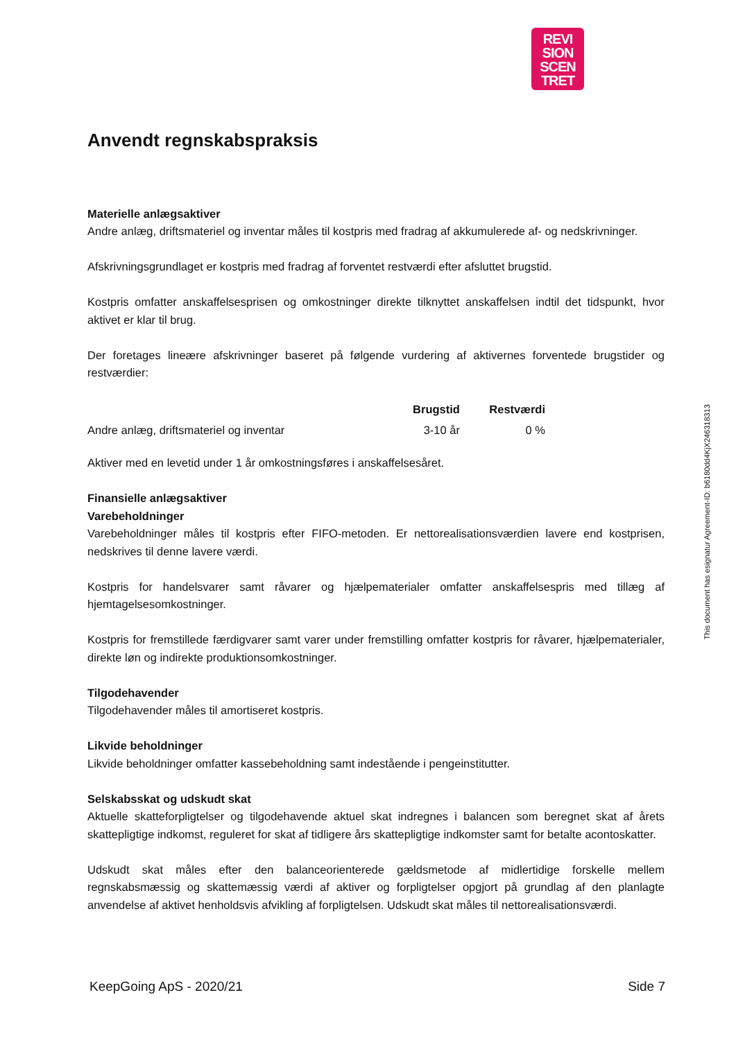REVI
SION
SCEN
TRET
Anvendt regnskabspraksis
Materielle anlægsaktiver
Andre anlæg, driftsmateriel og inventar måles til kostpris med fradrag af akkumulerede af- og nedskrivninger.
Afskrivningsgrundlaget er kostpris med fradrag af forventet restværdi efter afsluttet brugstid.
Kostpris omfatter anskaffelsesprisen og omkostninger direkte tilknyttet anskaffelsen indtil det tidspunkt, hvor aktivet er klar til brug.
Der foretages lineære afskrivninger baseret på følgende vurdering af aktivernes forventede brugstider og restværdier:
| | Brugstid | Restværdi |
| --- | --- | --- |
| Andre anlæg, driftsmateriel og inventar | 3-10 år | 0 % |
Aktiver med en levetid under 1 år omkostningsføres i anskaffelsesåret.
Finansielle anlægsaktiver
Varebeholdninger
Varebeholdninger måles til kostpris efter FIFO-metoden. Er nettorealisationsværdien lavere end kostprisen, nedskrives til denne lavere værdi.
Kostpris for handelsvarer samt råvarer og hjælpematerialer omfatter anskaffelsespris med tillæg af hjemtagelsesomkostninger.
Kostpris for fremstillede færdigvarer samt varer under fremstilling omfatter kostpris for råvarer, hjælpematerialer, direkte løn og indirekte produktionsomkostninger.
Tilgodehavender
Tilgodehavender måles til amortiseret kostpris.
Likvide beholdninger
Likvide beholdninger omfatter kassebeholdning samt indestående i pengeinstitutter.
Selskabsskat og udskudt skat
Aktuelle skatteforpligtelser og tilgodehavende aktuel skat indregnes i balancen som beregnet skat af årets skattepligtige indkomst, reguleret for skat af tidligere års skattepligtige indkomster samt for betalte acontoskatter.
Udskudt skat måles efter den balanceorienterede gældsmetode af midlertidige forskelle mellem regnskabsmæssig og skattemæssig værdi af aktiver og forpligtelser opgjort på grundlag af den planlagte anvendelse af aktivet henholdsvis afvikling af forpligtelsen. Udskudt skat måles til nettorealisationsværdi.
This document has esignatur Agreement-ID: b6180dd4KjX246318313
KeepGoing ApS - 2020/21 Side 7